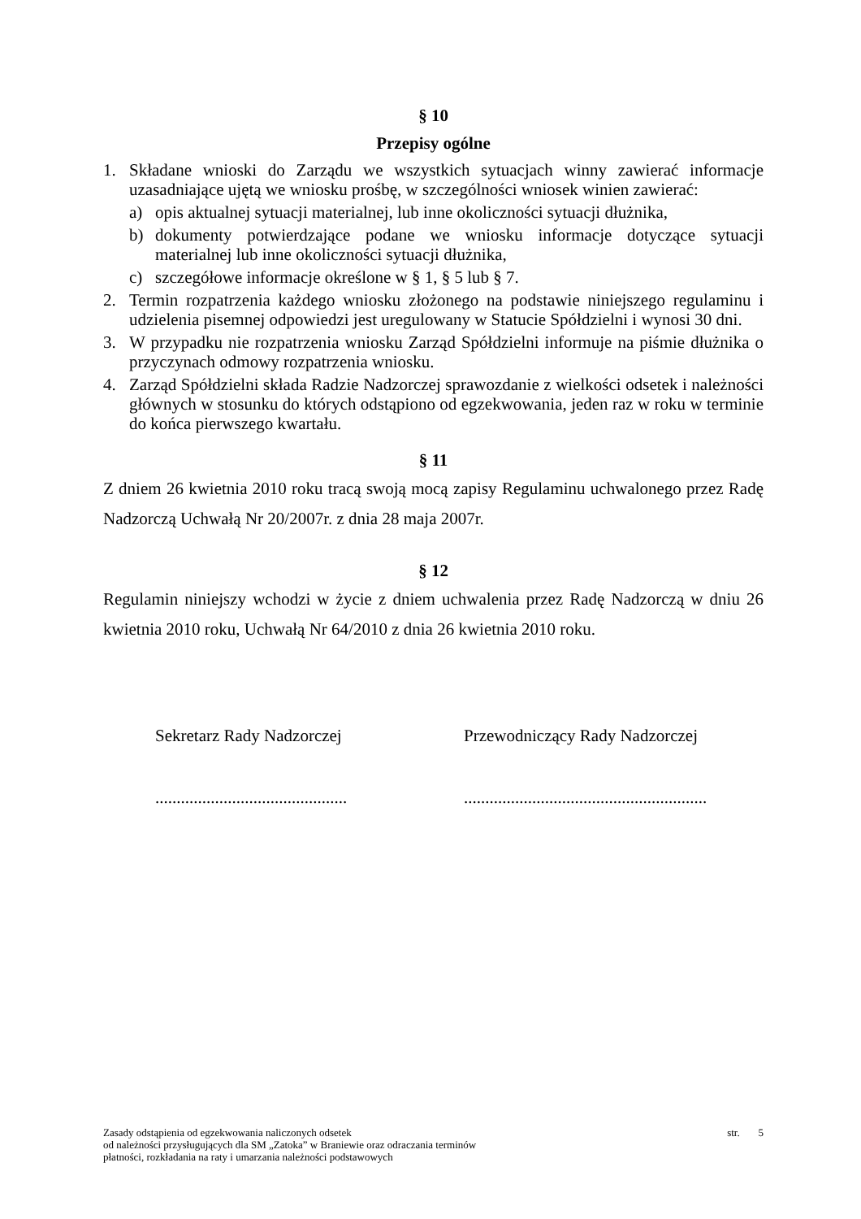§ 10
Przepisy ogólne
1. Składane wnioski do Zarządu we wszystkich sytuacjach winny zawierać informacje uzasadniające ujętą we wniosku prośbę, w szczególności wniosek winien zawierać:
a) opis aktualnej sytuacji materialnej, lub inne okoliczności sytuacji dłużnika,
b) dokumenty potwierdzające podane we wniosku informacje dotyczące sytuacji materialnej lub inne okoliczności sytuacji dłużnika,
c) szczegółowe informacje określone w § 1, § 5 lub § 7.
2. Termin rozpatrzenia każdego wniosku złożonego na podstawie niniejszego regulaminu i udzielenia pisemnej odpowiedzi jest uregulowany w Statucie Spółdzielni i wynosi 30 dni.
3. W przypadku nie rozpatrzenia wniosku Zarząd Spółdzielni informuje na piśmie dłużnika o przyczynach odmowy rozpatrzenia wniosku.
4. Zarząd Spółdzielni składa Radzie Nadzorczej sprawozdanie z wielkości odsetek i należności głównych w stosunku do których odstąpiono od egzekwowania, jeden raz w roku w terminie do końca pierwszego kwartału.
§ 11
Z dniem 26 kwietnia 2010 roku tracą swoją mocą zapisy Regulaminu uchwalonego przez Radę Nadzorczą Uchwałą Nr 20/2007r. z dnia 28 maja 2007r.
§ 12
Regulamin niniejszy wchodzi w życie z dniem uchwalenia przez Radę Nadzorczą w dniu 26 kwietnia 2010 roku, Uchwałą Nr 64/2010 z dnia 26 kwietnia 2010 roku.
Sekretarz Rady Nadzorczej
.............................................
Przewodniczący Rady Nadzorczej
.........................................................
Zasady odstąpienia od egzekwowania naliczonych odsetek
od należności przysługujących dla SM „Zatoka” w Braniewie oraz odraczania terminów
płatności, rozkładania na raty i umarzania należności podstawowych
str. 5